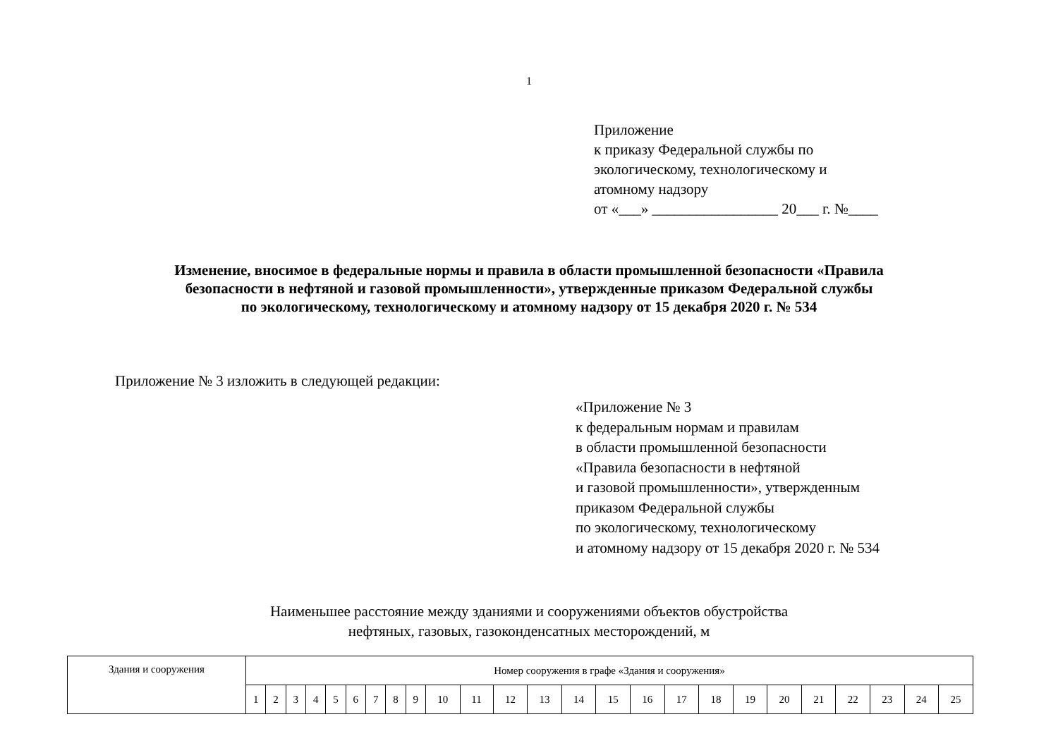1
Приложение
к приказу Федеральной службы по
экологическому, технологическому и
атомному надзору
от «___» _________________ 20___ г. №____
Изменение, вносимое в федеральные нормы и правила в области промышленной безопасности «Правила
безопасности в нефтяной и газовой промышленности», утвержденные приказом Федеральной службы
по экологическому, технологическому и атомному надзору от 15 декабря 2020 г. № 534
Приложение № 3 изложить в следующей редакции:
«Приложение № 3
к федеральным нормам и правилам
в области промышленной безопасности
«Правила безопасности в нефтяной
и газовой промышленности», утвержденным
приказом Федеральной службы
по экологическому, технологическому
и атомному надзору от 15 декабря 2020 г. № 534
Наименьшее расстояние между зданиями и сооружениями объектов обустройства
нефтяных, газовых, газоконденсатных месторождений, м
| Здания и сооружения | Номер сооружения в графе «Здания и сооружения» | | | | | | | | | | | | | | | | | | | | | | | | |
| | 1 | 2 | 3 | 4 | 5 | 6 | 7 | 8 | 9 | 10 | 11 | 12 | 13 | 14 | 15 | 16 | 17 | 18 | 19 | 20 | 21 | 22 | 23 | 24 | 25 |